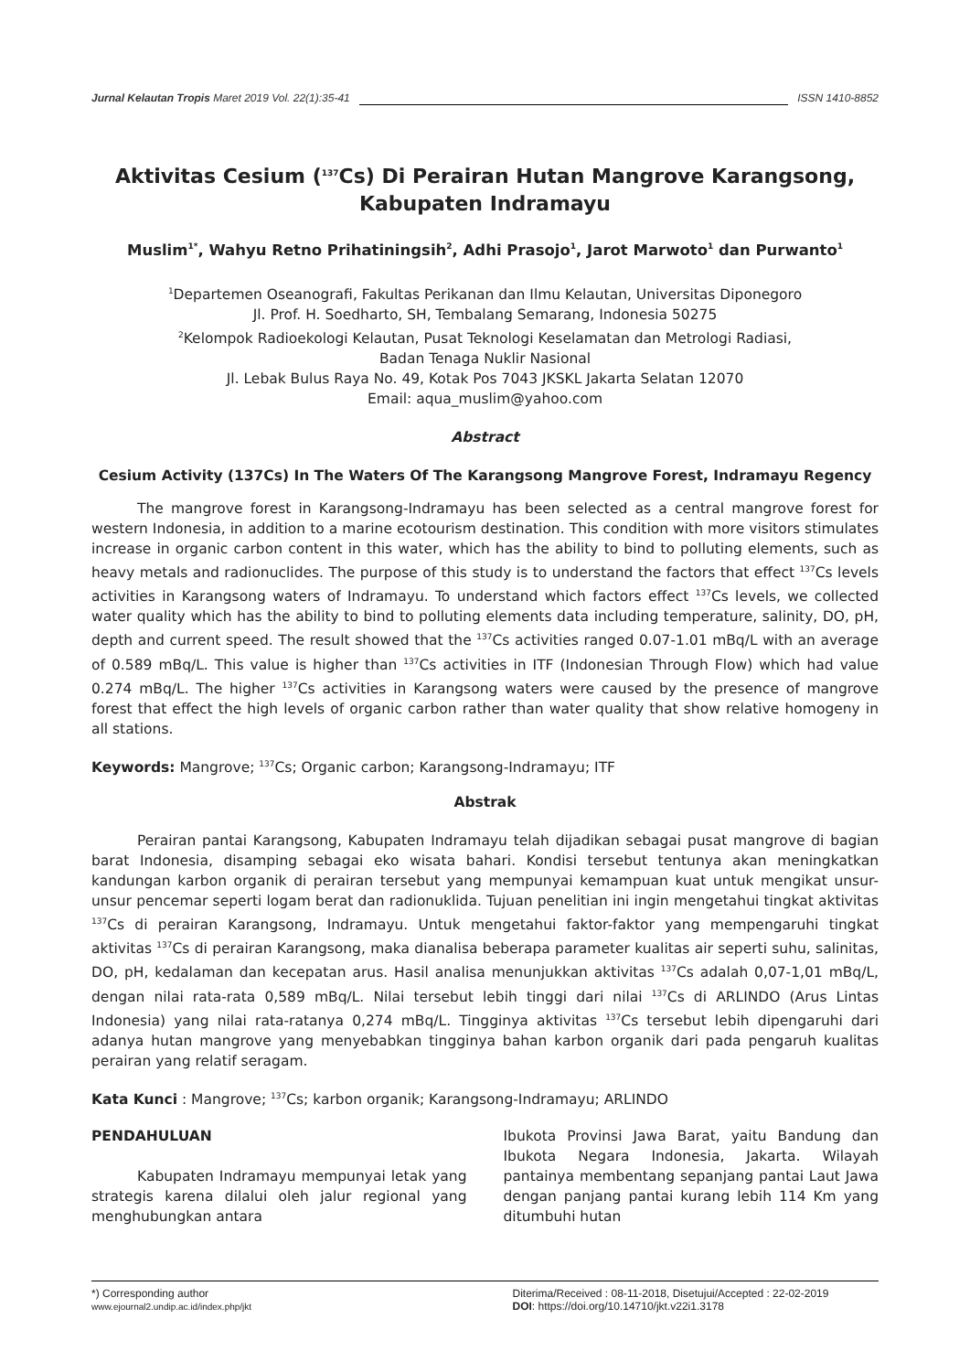Jurnal Kelautan Tropis Maret 2019 Vol. 22(1):35-41 ISSN 1410-8852
Aktivitas Cesium (<sup>137</sup>Cs) Di Perairan Hutan Mangrove Karangsong, Kabupaten Indramayu
Muslim<sup>1*</sup>, Wahyu Retno Prihatiningsih<sup>2</sup>, Adhi Prasojo<sup>1</sup>, Jarot Marwoto<sup>1</sup> dan Purwanto<sup>1</sup>
<sup>1</sup> Departemen Oseanografi, Fakultas Perikanan dan Ilmu Kelautan, Universitas Diponegoro
Jl. Prof. H. Soedharto, SH, Tembalang Semarang, Indonesia 50275
<sup>2</sup> Kelompok Radioekologi Kelautan, Pusat Teknologi Keselamatan dan Metrologi Radiasi,
Badan Tenaga Nuklir Nasional
Jl. Lebak Bulus Raya No. 49, Kotak Pos 7043 JKSKL Jakarta Selatan 12070
Email: aqua_muslim@yahoo.com
Abstract
Cesium Activity (137Cs) In The Waters Of The Karangsong Mangrove Forest, Indramayu Regency
The mangrove forest in Karangsong-Indramayu has been selected as a central mangrove forest for western Indonesia, in addition to a marine ecotourism destination. This condition with more visitors stimulates increase in organic carbon content in this water, which has the ability to bind to polluting elements, such as heavy metals and radionuclides. The purpose of this study is to understand the factors that effect <sup>137</sup>Cs levels activities in Karangsong waters of Indramayu. To understand which factors effect <sup>137</sup>Cs levels, we collected water quality which has the ability to bind to polluting elements data including temperature, salinity, DO, pH, depth and current speed. The result showed that the <sup>137</sup>Cs activities ranged 0.07-1.01 mBq/L with an average of 0.589 mBq/L. This value is higher than <sup>137</sup>Cs activities in ITF (Indonesian Through Flow) which had value 0.274 mBq/L. The higher <sup>137</sup>Cs activities in Karangsong waters were caused by the presence of mangrove forest that effect the high levels of organic carbon rather than water quality that show relative homogeny in all stations.
Keywords: Mangrove; <sup>137</sup>Cs; Organic carbon; Karangsong-Indramayu; ITF
Abstrak
Perairan pantai Karangsong, Kabupaten Indramayu telah dijadikan sebagai pusat mangrove di bagian barat Indonesia, disamping sebagai eko wisata bahari. Kondisi tersebut tentunya akan meningkatkan kandungan karbon organik di perairan tersebut yang mempunyai kemampuan kuat untuk mengikat unsur-unsur pencemar seperti logam berat dan radionuklida. Tujuan penelitian ini ingin mengetahui tingkat aktivitas <sup>137</sup>Cs di perairan Karangsong, Indramayu. Untuk mengetahui faktor-faktor yang mempengaruhi tingkat aktivitas <sup>137</sup>Cs di perairan Karangsong, maka dianalisa beberapa parameter kualitas air seperti suhu, salinitas, DO, pH, kedalaman dan kecepatan arus. Hasil analisa menunjukkan aktivitas <sup>137</sup>Cs adalah 0,07-1,01 mBq/L, dengan nilai rata-rata 0,589 mBq/L. Nilai tersebut lebih tinggi dari nilai <sup>137</sup>Cs di ARLINDO (Arus Lintas Indonesia) yang nilai rata-ratanya 0,274 mBq/L. Tingginya aktivitas <sup>137</sup>Cs tersebut lebih dipengaruhi dari adanya hutan mangrove yang menyebabkan tingginya bahan karbon organik dari pada pengaruh kualitas perairan yang relatif seragam.
Kata Kunci : Mangrove; <sup>137</sup>Cs; karbon organik; Karangsong-Indramayu; ARLINDO
PENDAHULUAN
Kabupaten Indramayu mempunyai letak yang strategis karena dilalui oleh jalur regional yang menghubungkan antara
Ibukota Provinsi Jawa Barat, yaitu Bandung dan Ibukota Negara Indonesia, Jakarta. Wilayah pantainya membentang sepanjang pantai Laut Jawa dengan panjang pantai kurang lebih 114 Km yang ditumbuhi hutan
*) Corresponding author
www.ejournal2.undip.ac.id/index.php/jkt
Diterima/Received : 08-11-2018, Disetujui/Accepted : 22-02-2019
DOI: https://doi.org/10.14710/jkt.v22i1.3178